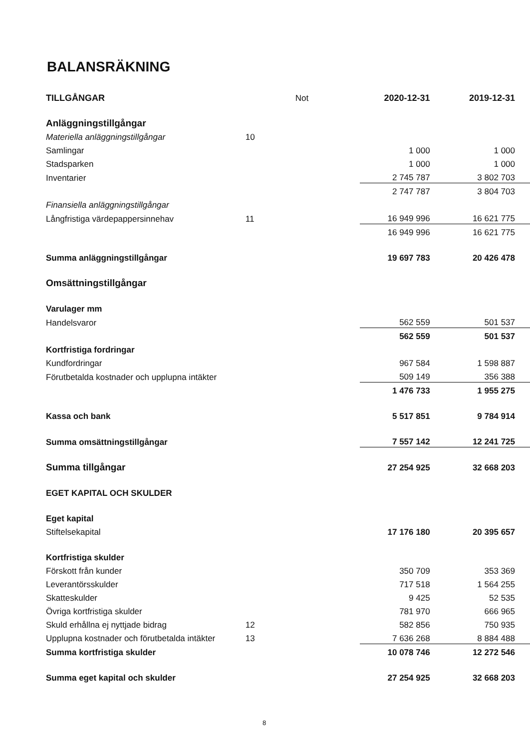BALANSRÄKNING
| TILLGÅNGAR | Not | 2020-12-31 | 2019-12-31 |
| Anläggningstillgångar | | | |
| Materiella anläggningstillgångar | | 10 | |
| Samlingar | | 1 000 | 1 000 |
| Stadsparken | | 1 000 | 1 000 |
| Inventarier | | 2 745 787 | 3 802 703 |
| | | 2 747 787 | 3 804 703 |
| Finansiella anläggningstillgångar | | | |
| Långfristiga värdepappersinnehav | 11 | 16 949 996 | 16 621 775 |
| | | 16 949 996 | 16 621 775 |
| Summa anläggningstillgångar | | 19 697 783 | 20 426 478 |
| Omsättningstillgångar | | | |
| Varulager mm | | | |
| Handelsvaror | | 562 559 | 501 537 |
| | | 562 559 | 501 537 |
| Kortfristiga fordringar | | | |
| Kundfordringar | | 967 584 | 1 598 887 |
| Förutbetalda kostnader och upplupna intäkter | | 509 149 | 356 388 |
| | | 1 476 733 | 1 955 275 |
| Kassa och bank | | 5 517 851 | 9 784 914 |
| Summa omsättningstillgångar | | 7 557 142 | 12 241 725 |
| Summa tillgångar | | 27 254 925 | 32 668 203 |
| EGET KAPITAL OCH SKULDER | | | |
| Eget kapital | | | |
| Stiftelsekapital | | 17 176 180 | 20 395 657 |
| Kortfristiga skulder | | | |
| Förskott från kunder | | 350 709 | 353 369 |
| Leverantörsskulder | | 717 518 | 1 564 255 |
| Skatteskulder | | 9 425 | 52 535 |
| Övriga kortfristiga skulder | | 781 970 | 666 965 |
| Skuld erhållna ej nyttjade bidrag | 12 | 582 856 | 750 935 |
| Upplupna kostnader och förutbetalda intäkter | 13 | 7 636 268 | 8 884 488 |
| Summa kortfristiga skulder | | 10 078 746 | 12 272 546 |
| Summa eget kapital och skulder | | 27 254 925 | 32 668 203 |
8